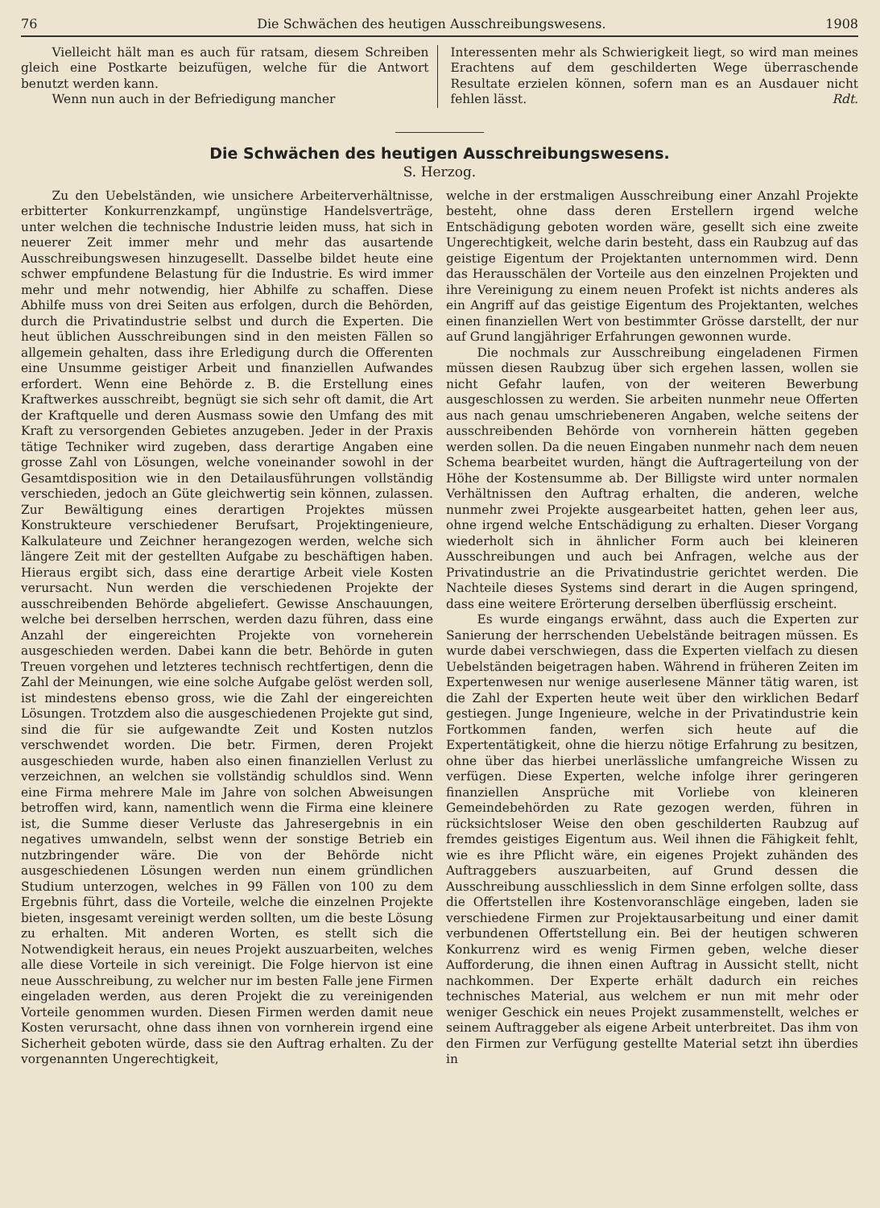76 Die Schwächen des heutigen Ausschreibungswesens. 1908
Vielleicht hält man es auch für ratsam, diesem Schreiben gleich eine Postkarte beizufügen, welche für die Antwort benutzt werden kann.
Wenn nun auch in der Befriedigung mancher
Interessenten mehr als Schwierigkeit liegt, so wird man meines Erachtens auf dem geschilderten Wege überraschende Resultate erzielen können, sofern man es an Ausdauer nicht fehlen lässt. Rdt.
Die Schwächen des heutigen Ausschreibungswesens.
S. Herzog.
Zu den Uebelständen, wie unsichere Arbeiterverhältnisse, erbitterter Konkurrenzkampf, ungünstige Handelsverträge, unter welchen die technische Industrie leiden muss, hat sich in neuerer Zeit immer mehr und mehr das ausartende Ausschreibungswesen hinzugesellt. Dasselbe bildet heute eine schwer empfundene Belastung für die Industrie. Es wird immer mehr und mehr notwendig, hier Abhilfe zu schaffen. Diese Abhilfe muss von drei Seiten aus erfolgen, durch die Behörden, durch die Privatindustrie selbst und durch die Experten. Die heut üblichen Ausschreibungen sind in den meisten Fällen so allgemein gehalten, dass ihre Erledigung durch die Offerenten eine Unsumme geistiger Arbeit und finanziellen Aufwandes erfordert. Wenn eine Behörde z. B. die Erstellung eines Kraftwerkes ausschreibt, begnügt sie sich sehr oft damit, die Art der Kraftquelle und deren Ausmass sowie den Umfang des mit Kraft zu versorgenden Gebietes anzugeben. Jeder in der Praxis tätige Techniker wird zugeben, dass derartige Angaben eine grosse Zahl von Lösungen, welche voneinander sowohl in der Gesamtdisposition wie in den Detailausführungen vollständig verschieden, jedoch an Güte gleichwertig sein können, zulassen. Zur Bewältigung eines derartigen Projektes müssen Konstrukteure verschiedener Berufsart, Projektingenieure, Kalkulateure und Zeichner herangezogen werden, welche sich längere Zeit mit der gestellten Aufgabe zu beschäftigen haben. Hieraus ergibt sich, dass eine derartige Arbeit viele Kosten verursacht. Nun werden die verschiedenen Projekte der ausschreibenden Behörde abgeliefert. Gewisse Anschauungen, welche bei derselben herrschen, werden dazu führen, dass eine Anzahl der eingereichten Projekte von vorneherein ausgeschieden werden. Dabei kann die betr. Behörde in guten Treuen vorgehen und letzteres technisch rechtfertigen, denn die Zahl der Meinungen, wie eine solche Aufgabe gelöst werden soll, ist mindestens ebenso gross, wie die Zahl der eingereichten Lösungen. Trotzdem also die ausgeschiedenen Projekte gut sind, sind die für sie aufgewandte Zeit und Kosten nutzlos verschwendet worden. Die betr. Firmen, deren Projekt ausgeschieden wurde, haben also einen finanziellen Verlust zu verzeichnen, an welchen sie vollständig schuldlos sind. Wenn eine Firma mehrere Male im Jahre von solchen Abweisungen betroffen wird, kann, namentlich wenn die Firma eine kleinere ist, die Summe dieser Verluste das Jahresergebnis in ein negatives umwandeln, selbst wenn der sonstige Betrieb ein nutzbringender wäre. Die von der Behörde nicht ausgeschiedenen Lösungen werden nun einem gründlichen Studium unterzogen, welches in 99 Fällen von 100 zu dem Ergebnis führt, dass die Vorteile, welche die einzelnen Projekte bieten, insgesamt vereinigt werden sollten, um die beste Lösung zu erhalten. Mit anderen Worten, es stellt sich die Notwendigkeit heraus, ein neues Projekt auszuarbeiten, welches alle diese Vorteile in sich vereinigt. Die Folge hiervon ist eine neue Ausschreibung, zu welcher nur im besten Falle jene Firmen eingeladen werden, aus deren Projekt die zu vereinigenden Vorteile genommen wurden. Diesen Firmen werden damit neue Kosten verursacht, ohne dass ihnen von vornherein irgend eine Sicherheit geboten würde, dass sie den Auftrag erhalten. Zu der vorgenannten Ungerechtigkeit,
welche in der erstmaligen Ausschreibung einer Anzahl Projekte besteht, ohne dass deren Erstellern irgend welche Entschädigung geboten worden wäre, gesellt sich eine zweite Ungerechtigkeit, welche darin besteht, dass ein Raubzug auf das geistige Eigentum der Projektanten unternommen wird. Denn das Herausschälen der Vorteile aus den einzelnen Projekten und ihre Vereinigung zu einem neuen Profekt ist nichts anderes als ein Angriff auf das geistige Eigentum des Projektanten, welches einen finanziellen Wert von bestimmter Grösse darstellt, der nur auf Grund langjähriger Erfahrungen gewonnen wurde.
Die nochmals zur Ausschreibung eingeladenen Firmen müssen diesen Raubzug über sich ergehen lassen, wollen sie nicht Gefahr laufen, von der weiteren Bewerbung ausgeschlossen zu werden. Sie arbeiten nunmehr neue Offerten aus nach genau umschriebeneren Angaben, welche seitens der ausschreibenden Behörde von vornherein hätten gegeben werden sollen. Da die neuen Eingaben nunmehr nach dem neuen Schema bearbeitet wurden, hängt die Auftragerteilung von der Höhe der Kostensumme ab. Der Billigste wird unter normalen Verhältnissen den Auftrag erhalten, die anderen, welche nunmehr zwei Projekte ausgearbeitet hatten, gehen leer aus, ohne irgend welche Entschädigung zu erhalten. Dieser Vorgang wiederholt sich in ähnlicher Form auch bei kleineren Ausschreibungen und auch bei Anfragen, welche aus der Privatindustrie an die Privatindustrie gerichtet werden. Die Nachteile dieses Systems sind derart in die Augen springend, dass eine weitere Erörterung derselben überflüssig erscheint.
Es wurde eingangs erwähnt, dass auch die Experten zur Sanierung der herrschenden Uebelstände beitragen müssen. Es wurde dabei verschwiegen, dass die Experten vielfach zu diesen Uebelständen beigetragen haben. Während in früheren Zeiten im Expertenwesen nur wenige auserlesene Männer tätig waren, ist die Zahl der Experten heute weit über den wirklichen Bedarf gestiegen. Junge Ingenieure, welche in der Privatindustrie kein Fortkommen fanden, werfen sich heute auf die Expertentätigkeit, ohne die hierzu nötige Erfahrung zu besitzen, ohne über das hierbei unerlässliche umfangreiche Wissen zu verfügen. Diese Experten, welche infolge ihrer geringeren finanziellen Ansprüche mit Vorliebe von kleineren Gemeindebehörden zu Rate gezogen werden, führen in rücksichtsloser Weise den oben geschilderten Raubzug auf fremdes geistiges Eigentum aus. Weil ihnen die Fähigkeit fehlt, wie es ihre Pflicht wäre, ein eigenes Projekt zuhänden des Auftraggebers auszuarbeiten, auf Grund dessen die Ausschreibung ausschliesslich in dem Sinne erfolgen sollte, dass die Offertstellen ihre Kostenvoranschläge eingeben, laden sie verschiedene Firmen zur Projektausarbeitung und einer damit verbundenen Offertstellung ein. Bei der heutigen schweren Konkurrenz wird es wenig Firmen geben, welche dieser Aufforderung, die ihnen einen Auftrag in Aussicht stellt, nicht nachkommen. Der Experte erhält dadurch ein reiches technisches Material, aus welchem er nun mit mehr oder weniger Geschick ein neues Projekt zusammenstellt, welches er seinem Auftraggeber als eigene Arbeit unterbreitet. Das ihm von den Firmen zur Verfügung gestellte Material setzt ihn überdies in